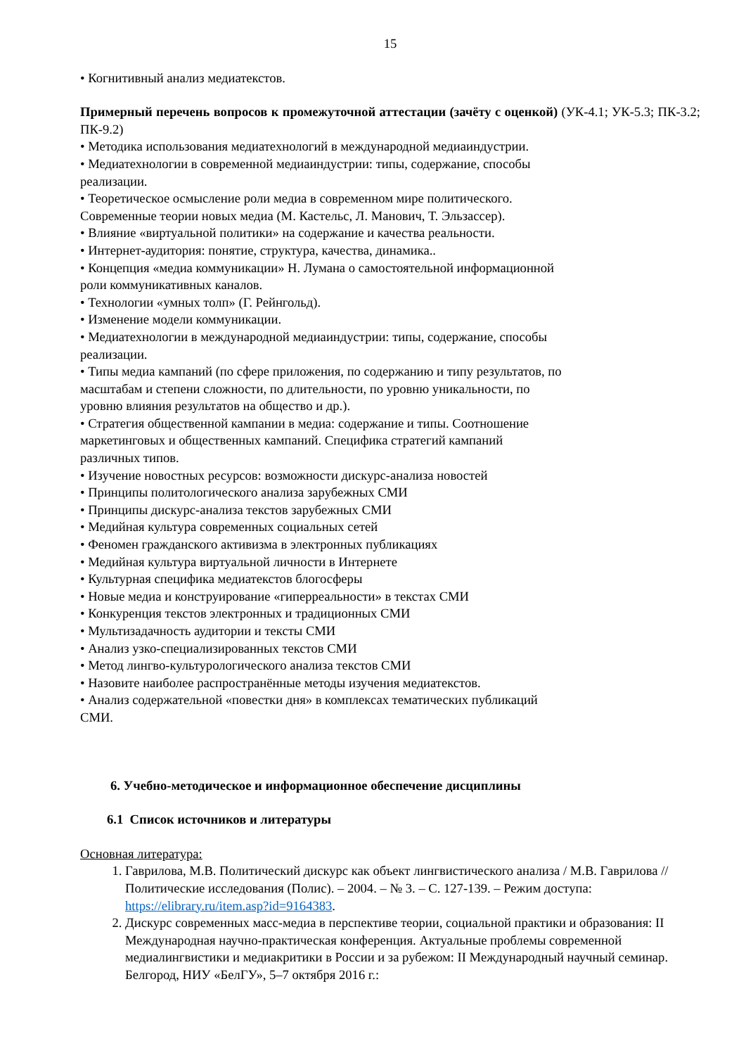15
• Когнитивный анализ медиатекстов.
Примерный перечень вопросов к промежуточной аттестации (зачёту с оценкой) (УК-4.1; УК-5.3; ПК-3.2; ПК-9.2)
• Методика использования медиатехнологий в международной медиаиндустрии.
• Медиатехнологии в современной медиаиндустрии: типы, содержание, способы
реализации.
• Теоретическое осмысление роли медиа в современном мире политического.
Современные теории новых медиа (М. Кастельс, Л. Манович, Т. Эльзассер).
• Влияние «виртуальной политики» на содержание и качества реальности.
• Интернет-аудитория: понятие, структура, качества, динамика..
• Концепция «медиа коммуникации» Н. Лумана о самостоятельной информационной
роли коммуникативных каналов.
• Технологии «умных толп» (Г. Рейнгольд).
• Изменение модели коммуникации.
• Медиатехнологии в международной медиаиндустрии: типы, содержание, способы
реализации.
• Типы медиа кампаний (по сфере приложения, по содержанию и типу результатов, по
масштабам и степени сложности, по длительности, по уровню уникальности, по
уровню влияния результатов на общество и др.).
• Стратегия общественной кампании в медиа: содержание и типы. Соотношение
маркетинговых и общественных кампаний. Специфика стратегий кампаний
различных типов.
• Изучение новостных ресурсов: возможности дискурс-анализа новостей
• Принципы политологического анализа зарубежных СМИ
• Принципы дискурс-анализа текстов зарубежных СМИ
• Медийная культура современных социальных сетей
• Феномен гражданского активизма в электронных публикациях
• Медийная культура виртуальной личности в Интернете
• Культурная специфика медиатекстов блогосферы
• Новые медиа и конструирование «гиперреальности» в текстах СМИ
• Конкуренция текстов электронных и традиционных СМИ
• Мультизадачность аудитории и тексты СМИ
• Анализ узко-специализированных текстов СМИ
• Метод лингво-культурологического анализа текстов СМИ
• Назовите наиболее распространённые методы изучения медиатекстов.
• Анализ содержательной «повестки дня» в комплексах тематических публикаций
СМИ.
6. Учебно-методическое и информационное обеспечение дисциплины
6.1 Список источников и литературы
Основная литература:
1. Гаврилова, М.В. Политический дискурс как объект лингвистического анализа / М.В. Гаврилова // Политические исследования (Полис). – 2004. – № 3. – С. 127-139. – Режим доступа: https://elibrary.ru/item.asp?id=9164383.
2. Дискурс современных масс-медиа в перспективе теории, социальной практики и образования: II Международная научно-практическая конференция. Актуальные проблемы современной медиалингвистики и медиакритики в России и за рубежом: II Международный научный семинар. Белгород, НИУ «БелГУ», 5–7 октября 2016 г.: